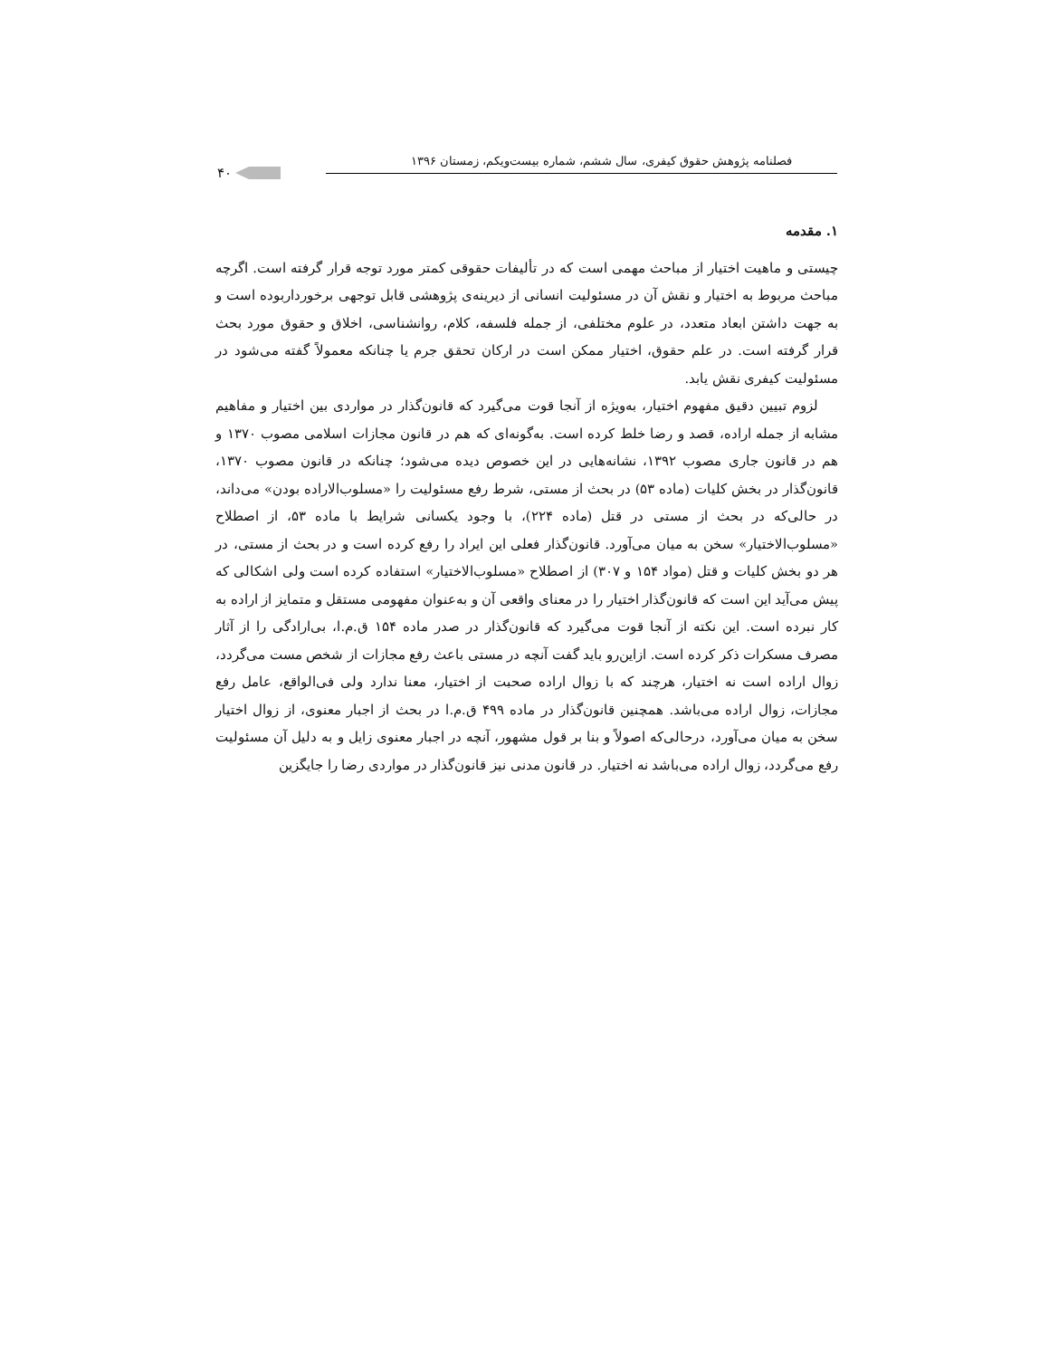فصلنامه پژوهش حقوق کیفری، سال ششم، شماره بیست‌ویکم، زمستان ۱۳۹۶
۴۰
۱. مقدمه
چیستی و ماهیت اختیار از مباحث مهمی است که در تألیفات حقوقی کمتر مورد توجه قرار گرفته است. اگرچه مباحث مربوط به اختیار و نقش آن در مسئولیت انسانی از دیرینه‌ی پژوهشی قابل توجهی برخورداربوده است و به جهت داشتن ابعاد متعدد، در علوم مختلفی، از جمله فلسفه، کلام، روانشناسی، اخلاق و حقوق مورد بحث قرار گرفته است. در علم حقوق، اختیار ممکن است در ارکان تحقق جرم یا چنانکه معمولاً گفته می‌شود در مسئولیت کیفری نقش یابد.
لزوم تبیین دقیق مفهوم اختیار، به‌ویژه از آنجا قوت می‌گیرد که قانون‌گذار در مواردی بین اختیار و مفاهیم مشابه از جمله اراده، قصد و رضا خلط کرده است. به‌گونه‌ای که هم در قانون مجازات اسلامی مصوب ۱۳۷۰ و هم در قانون جاری مصوب ۱۳۹۲، نشانه‌هایی در این خصوص دیده می‌شود؛ چنانکه در قانون مصوب ۱۳۷۰، قانون‌گذار در بخش کلیات (ماده ۵۳) در بحث از مستی، شرط رفع مسئولیت را «مسلوب‌الاراده بودن» می‌داند، در حالی‌که در بحث از مستی در قتل (ماده ۲۲۴)، با وجود یکسانی شرایط با ماده ۵۳، از اصطلاح «مسلوب‌الاختیار» سخن به میان می‌آورد. قانون‌گذار فعلی این ایراد را رفع کرده است و در بحث از مستی، در هر دو بخش کلیات و قتل (مواد ۱۵۴ و ۳۰۷) از اصطلاح «مسلوب‌الاختیار» استفاده کرده است ولی اشکالی که پیش می‌آید این است که قانون‌گذار اختیار را در معنای واقعی آن و به‌عنوان مفهومی مستقل و متمایز از اراده به کار نبرده است. این نکته از آنجا قوت می‌گیرد که قانون‌گذار در صدر ماده ۱۵۴ ق.م.ا، بی‌ارادگی را از آثار مصرف مسکرات ذکر کرده است. ازاین‌رو باید گفت آنچه در مستی باعث رفع مجازات از شخص مست می‌گردد، زوال اراده است نه اختیار، هرچند که با زوال اراده صحبت از اختیار، معنا ندارد ولی فی‌الواقع، عامل رفع مجازات، زوال اراده می‌باشد. همچنین قانون‌گذار در ماده ۴۹۹ ق.م.ا در بحث از اجبار معنوی، از زوال اختیار سخن به میان می‌آورد، درحالی‌که اصولاً و بنا بر قول مشهور، آنچه در اجبار معنوی زایل و به دلیل آن مسئولیت رفع می‌گردد، زوال اراده می‌باشد نه اختیار. در قانون مدنی نیز قانون‌گذار در مواردی رضا را جایگزین